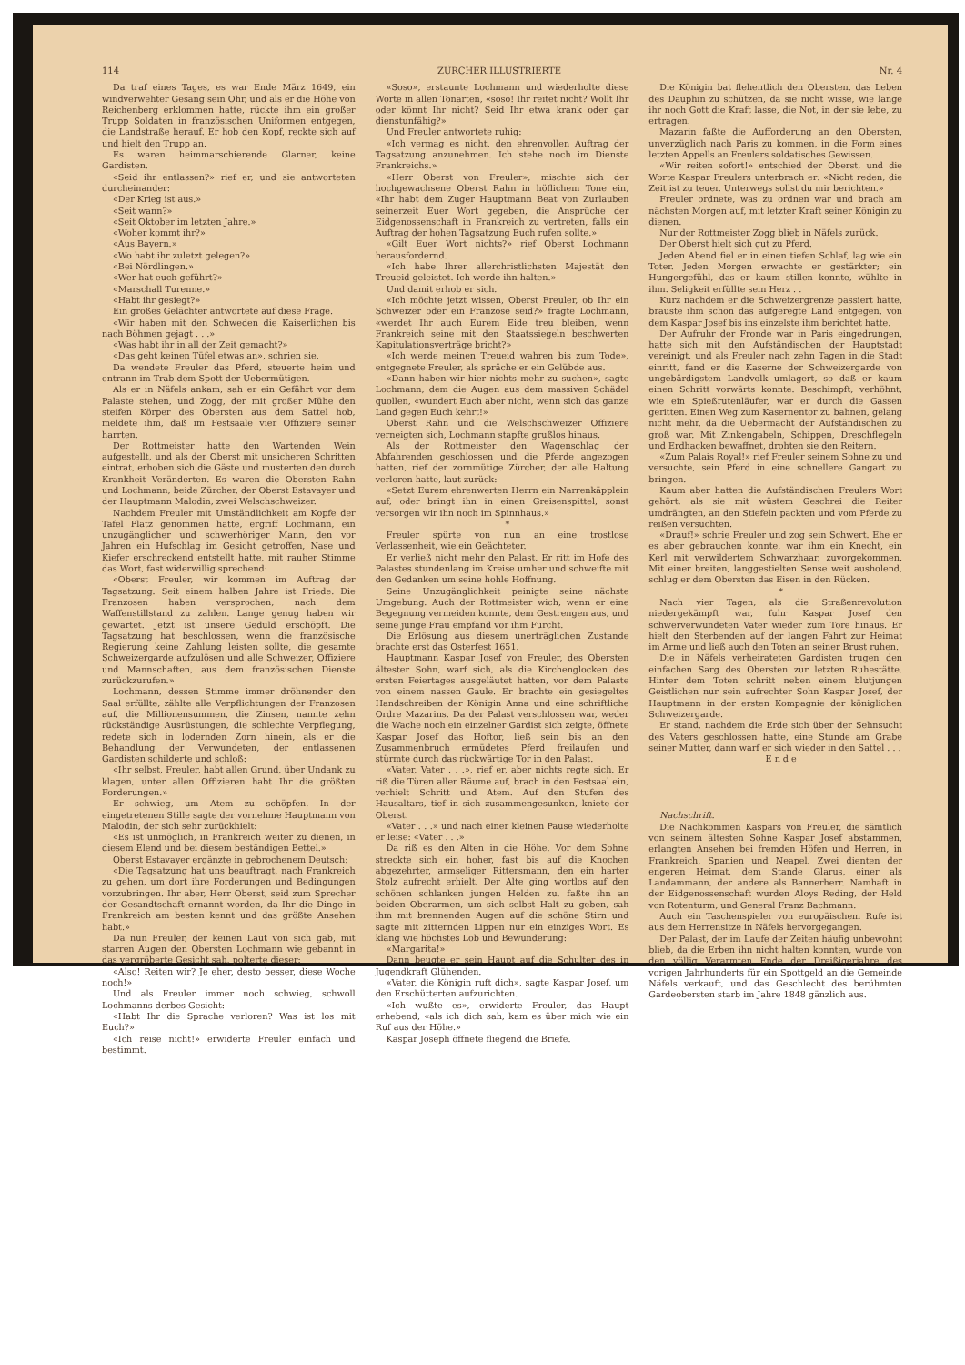114 ZÜRCHER ILLUSTRIERTE Nr. 4
Da traf eines Tages, es war Ende März 1649, ein windverwehter Gesang sein Ohr, und als er die Höhe von Reichenberg erklommen hatte, rückte ihm ein großer Trupp Soldaten in französischen Uniformen entgegen, die Landstraße herauf. Er hob den Kopf, reckte sich auf und hielt den Trupp an.
Es waren heimmarschierende Glarner, keine Gardisten.
«Seid ihr entlassen?» rief er, und sie antworteten durcheinander:
«Der Krieg ist aus.»
«Seit wann?»
«Seit Oktober im letzten Jahre.»
«Woher kommt ihr?»
«Aus Bayern.»
«Wo habt ihr zuletzt gelegen?»
«Bei Nördlingen.»
«Wer hat euch geführt?»
«Marschall Turenne.»
«Habt ihr gesiegt?»
Ein großes Gelächter antwortete auf diese Frage.
«Wir haben mit den Schweden die Kaiserlichen bis nach Böhmen gejagt . . .»
«Was habt ihr in all der Zeit gemacht?»
«Das geht keinen Tüfel etwas an», schrien sie.
Da wendete Freuler das Pferd, steuerte heim und entrann im Trab dem Spott der Uebermütigen.
Als er in Näfels ankam, sah er ein Gefährt vor dem Palaste stehen, und Zogg, der mit großer Mühe den steifen Körper des Obersten aus dem Sattel hob, meldete ihm, daß im Festsaale vier Offiziere seiner harrten.
Der Rottmeister hatte den Wartenden Wein aufgestellt, und als der Oberst mit unsicheren Schritten eintrat, erhoben sich die Gäste und musterten den durch Krankheit Veränderten. Es waren die Obersten Rahn und Lochmann, beide Zürcher, der Oberst Estavayer und der Hauptmann Malodin, zwei Welschschweizer.
Nachdem Freuler mit Umständlichkeit am Kopfe der Tafel Platz genommen hatte, ergriff Lochmann, ein unzugänglicher und schwerhöriger Mann, den vor Jahren ein Hufschlag im Gesicht getroffen, Nase und Kiefer erschreckend entstellt hatte, mit rauher Stimme das Wort, fast widerwillig sprechend:
«Oberst Freuler, wir kommen im Auftrag der Tagsatzung. Seit einem halben Jahre ist Friede. Die Franzosen haben versprochen, nach dem Waffenstillstand zu zahlen. Lange genug haben wir gewartet. Jetzt ist unsere Geduld erschöpft. Die Tagsatzung hat beschlossen, wenn die französische Regierung keine Zahlung leisten sollte, die gesamte Schweizergarde aufzulösen und alle Schweizer, Offiziere und Mannschaften, aus dem französischen Dienste zurückzurufen.»
Lochmann, dessen Stimme immer dröhnender den Saal erfüllte, zählte alle Verpflichtungen der Franzosen auf, die Millionensummen, die Zinsen, nannte zehn rückständige Ausrüstungen, die schlechte Verpflegung, redete sich in lodernden Zorn hinein, als er die Behandlung der Verwundeten, der entlassenen Gardisten schilderte und schloß:
«Ihr selbst, Freuler, habt allen Grund, über Undank zu klagen, unter allen Offizieren habt Ihr die größten Forderungen.»
Er schwieg, um Atem zu schöpfen. In der eingetretenen Stille sagte der vornehme Hauptmann von Malodin, der sich sehr zurückhielt:
«Es ist unmöglich, in Frankreich weiter zu dienen, in diesem Elend und bei diesem beständigen Bettel.»
Oberst Estavayer ergänzte in gebrochenem Deutsch:
«Die Tagsatzung hat uns beauftragt, nach Frankreich zu gehen, um dort ihre Forderungen und Bedingungen vorzubringen. Ihr aber, Herr Oberst, seid zum Sprecher der Gesandtschaft ernannt worden, da Ihr die Dinge in Frankreich am besten kennt und das größte Ansehen habt.»
Da nun Freuler, der keinen Laut von sich gab, mit starren Augen den Obersten Lochmann wie gebannt in das vergröberte Gesicht sah, polterte dieser:
«Also! Reiten wir? Je eher, desto besser, diese Woche noch!»
Und als Freuler immer noch schwieg, schwoll Lochmanns derbes Gesicht:
«Habt Ihr die Sprache verloren? Was ist los mit Euch?»
«Ich reise nicht!» erwiderte Freuler einfach und bestimmt.
«Soso», erstaunte Lochmann und wiederholte diese Worte in allen Tonarten, «soso! Ihr reitet nicht? Wollt Ihr oder könnt Ihr nicht? Seid Ihr etwa krank oder gar dienstunfähig?»
Und Freuler antwortete ruhig:
«Ich vermag es nicht, den ehrenvollen Auftrag der Tagsatzung anzunehmen. Ich stehe noch im Dienste Frankreichs.»
«Herr Oberst von Freuler», mischte sich der hochgewachsene Oberst Rahn in höflichem Tone ein, «Ihr habt dem Zuger Hauptmann Beat von Zurlauben seinerzeit Euer Wort gegeben, die Ansprüche der Eidgenossenschaft in Frankreich zu vertreten, falls ein Auftrag der hohen Tagsatzung Euch rufen sollte.»
«Gilt Euer Wort nichts?» rief Oberst Lochmann herausfordernd.
«Ich habe Ihrer allerchristlichsten Majestät den Treueid geleistet. Ich werde ihn halten.»
Und damit erhob er sich.
«Ich möchte jetzt wissen, Oberst Freuler, ob Ihr ein Schweizer oder ein Franzose seid?» fragte Lochmann, «werdet Ihr auch Eurem Eide treu bleiben, wenn Frankreich seine mit den Staatssiegeln beschwerten Kapitulationsverträge bricht?»
«Ich werde meinen Treueid wahren bis zum Tode», entgegnete Freuler, als spräche er ein Gelübde aus.
«Dann haben wir hier nichts mehr zu suchen», sagte Lochmann, dem die Augen aus dem massiven Schädel quollen, «wundert Euch aber nicht, wenn sich das ganze Land gegen Euch kehrt!»
Oberst Rahn und die Welschschweizer Offiziere verneigten sich, Lochmann stapfte grußlos hinaus.
Als der Rottmeister den Wagenschlag der Abfahrenden geschlossen und die Pferde angezogen hatten, rief der zornmütige Zürcher, der alle Haltung verloren hatte, laut zurück:
«Setzt Eurem ehrenwerten Herrn ein Narrenkäpplein auf, oder bringt ihn in einen Greisenspittel, sonst versorgen wir ihn noch im Spinnhaus.»
*
Freuler spürte von nun an eine trostlose Verlassenheit, wie ein Geächteter.
Er verließ nicht mehr den Palast. Er ritt im Hofe des Palastes stundenlang im Kreise umher und schweifte mit den Gedanken um seine hohle Hoffnung.
Seine Unzugänglichkeit peinigte seine nächste Umgebung. Auch der Rottmeister wich, wenn er eine Begegnung vermeiden konnte, dem Gestrengen aus, und seine junge Frau empfand vor ihm Furcht.
Die Erlösung aus diesem unerträglichen Zustande brachte erst das Osterfest 1651.
Hauptmann Kaspar Josef von Freuler, des Obersten ältester Sohn, warf sich, als die Kirchenglocken des ersten Feiertages ausgeläutet hatten, vor dem Palaste von einem nassen Gaule. Er brachte ein gesiegeltes Handschreiben der Königin Anna und eine schriftliche Ordre Mazarins. Da der Palast verschlossen war, weder die Wache noch ein einzelner Gardist sich zeigte, öffnete Kaspar Josef das Hoftor, ließ sein bis an den Zusammenbruch ermüdetes Pferd freilaufen und stürmte durch das rückwärtige Tor in den Palast.
«Vater, Vater . . .», rief er, aber nichts regte sich. Er riß die Türen aller Räume auf, brach in den Festsaal ein, verhielt Schritt und Atem. Auf den Stufen des Hausaltars, tief in sich zusammengesunken, kniete der Oberst.
«Vater . . .» und nach einer kleinen Pause wiederholte er leise: «Vater . . .»
Da riß es den Alten in die Höhe. Vor dem Sohne streckte sich ein hoher, fast bis auf die Knochen abgezehrter, armseliger Rittersmann, den ein harter Stolz aufrecht erhielt. Der Alte ging wortlos auf den schönen schlanken jungen Helden zu, faßte ihn an beiden Oberarmen, um sich selbst Halt zu geben, sah ihm mit brennenden Augen auf die schöne Stirn und sagte mit zitternden Lippen nur ein einziges Wort. Es klang wie höchstes Lob und Bewunderung:
«Margarita!»
Dann beugte er sein Haupt auf die Schulter des in Jugendkraft Glühenden.
«Vater, die Königin ruft dich», sagte Kaspar Josef, um den Erschütterten aufzurichten.
«Ich wußte es», erwiderte Freuler, das Haupt erhebend, «als ich dich sah, kam es über mich wie ein Ruf aus der Höhe.»
Kaspar Joseph öffnete fliegend die Briefe.
Die Königin bat flehentlich den Obersten, das Leben des Dauphin zu schützen, da sie nicht wisse, wie lange ihr noch Gott die Kraft lasse, die Not, in der sie lebe, zu ertragen.
Mazarin faßte die Aufforderung an den Obersten, unverzüglich nach Paris zu kommen, in die Form eines letzten Appells an Freulers soldatisches Gewissen.
«Wir reiten sofort!» entschied der Oberst, und die Worte Kaspar Freulers unterbrach er: «Nicht reden, die Zeit ist zu teuer. Unterwegs sollst du mir berichten.»
Freuler ordnete, was zu ordnen war und brach am nächsten Morgen auf, mit letzter Kraft seiner Königin zu dienen.
Nur der Rottmeister Zogg blieb in Näfels zurück.
Der Oberst hielt sich gut zu Pferd.
Jeden Abend fiel er in einen tiefen Schlaf, lag wie ein Toter. Jeden Morgen erwachte er gestärkter; ein Hungergefühl, das er kaum stillen konnte, wühlte in ihm. Seligkeit erfüllte sein Herz . .
Kurz nachdem er die Schweizergrenze passiert hatte, brauste ihm schon das aufgeregte Land entgegen, von dem Kaspar Josef bis ins einzelste ihm berichtet hatte.
Der Aufruhr der Fronde war in Paris eingedrungen, hatte sich mit den Aufständischen der Hauptstadt vereinigt, und als Freuler nach zehn Tagen in die Stadt einritt, fand er die Kaserne der Schweizergarde von ungebärdigstem Landvolk umlagert, so daß er kaum einen Schritt vorwärts konnte. Beschimpft, verhöhnt, wie ein Spießrutenläufer, war er durch die Gassen geritten. Einen Weg zum Kasernentor zu bahnen, gelang nicht mehr, da die Uebermacht der Aufständischen zu groß war. Mit Zinkengabeln, Schippen, Dreschflegeln und Erdhacken bewaffnet, drohten sie den Reitern.
«Zum Palais Royal!» rief Freuler seinem Sohne zu und versuchte, sein Pferd in eine schnellere Gangart zu bringen.
Kaum aber hatten die Aufständischen Freulers Wort gehört, als sie mit wüstem Geschrei die Reiter umdrängten, an den Stiefeln packten und vom Pferde zu reißen versuchten.
«Drauf!» schrie Freuler und zog sein Schwert. Ehe er es aber gebrauchen konnte, war ihm ein Knecht, ein Kerl mit verwildertem Schwarzhaar, zuvorgekommen. Mit einer breiten, langgestielten Sense weit ausholend, schlug er dem Obersten das Eisen in den Rücken.
*
Nach vier Tagen, als die Straßenrevolution niedergekämpft war, fuhr Kaspar Josef den schwerverwundeten Vater wieder zum Tore hinaus. Er hielt den Sterbenden auf der langen Fahrt zur Heimat im Arme und ließ auch den Toten an seiner Brust ruhen.
Die in Näfels verheirateten Gardisten trugen den einfachen Sarg des Obersten zur letzten Ruhestätte. Hinter dem Toten schritt neben einem blutjungen Geistlichen nur sein aufrechter Sohn Kaspar Josef, der Hauptmann in der ersten Kompagnie der königlichen Schweizergarde.
Er stand, nachdem die Erde sich über der Sehnsucht des Vaters geschlossen hatte, eine Stunde am Grabe seiner Mutter, dann warf er sich wieder in den Sattel . . .
E n d e
Nachschrift.
Die Nachkommen Kaspars von Freuler, die sämtlich von seinem ältesten Sohne Kaspar Josef abstammen, erlangten Ansehen bei fremden Höfen und Herren, in Frankreich, Spanien und Neapel. Zwei dienten der engeren Heimat, dem Stande Glarus, einer als Landammann, der andere als Bannerherr. Namhaft in der Eidgenossenschaft wurden Aloys Reding, der Held von Rotenturm, und General Franz Bachmann.
Auch ein Taschenspieler von europäischem Rufe ist aus dem Herrensitze in Näfels hervorgegangen.
Der Palast, der im Laufe der Zeiten häufig unbewohnt blieb, da die Erben ihn nicht halten konnten, wurde von den völlig Verarmten Ende der Dreißigerjahre des vorigen Jahrhunderts für ein Spottgeld an die Gemeinde Näfels verkauft, und das Geschlecht des berühmten Gardeobersten starb im Jahre 1848 gänzlich aus.